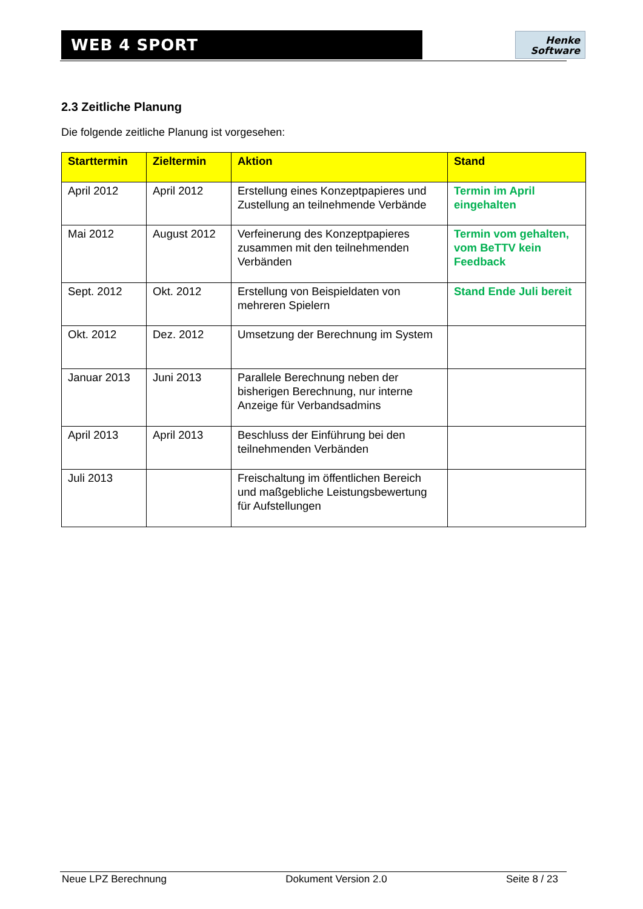WEB 4 SPORT
Henke
Software
2.3 Zeitliche Planung
Die folgende zeitliche Planung ist vorgesehen:
| Starttermin | Zieltermin | Aktion | Stand |
| --- | --- | --- | --- |
| April 2012 | April 2012 | Erstellung eines Konzeptpapieres und Zustellung an teilnehmende Verbände | Termin im April eingehalten |
| Mai 2012 | August 2012 | Verfeinerung des Konzeptpapieres zusammen mit den teilnehmenden Verbänden | Termin vom gehalten, vom BeTTV kein Feedback |
| Sept. 2012 | Okt. 2012 | Erstellung von Beispieldaten von mehreren Spielern | Stand Ende Juli bereit |
| Okt. 2012 | Dez. 2012 | Umsetzung der Berechnung im System | |
| Januar 2013 | Juni 2013 | Parallele Berechnung neben der bisherigen Berechnung, nur interne Anzeige für Verbandsadmins | |
| April 2013 | April 2013 | Beschluss der Einführung bei den teilnehmenden Verbänden | |
| Juli 2013 | | Freischaltung im öffentlichen Bereich und maßgebliche Leistungsbewertung für Aufstellungen | |
Neue LPZ Berechnung Dokument Version 2.0 Seite 8 / 23